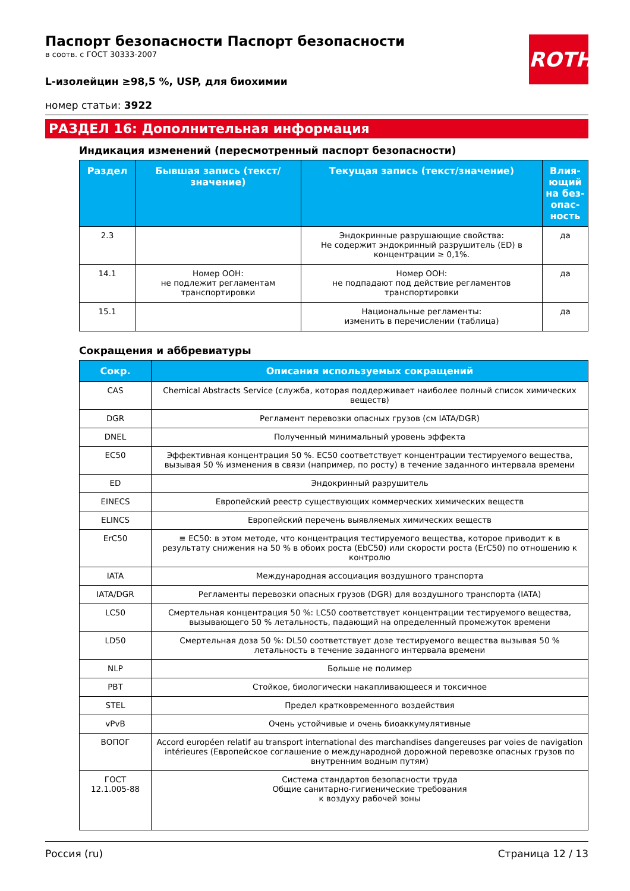ROTH
Паспорт безопасности Паспорт безопасности
в соотв. с ГОСТ 30333-2007
L-изолейцин ≥98,5 %, USP, для биохимии
номер статьи: 3922
РАЗДЕЛ 16: Дополнительная информация
Индикация изменений (пересмотренный паспорт безопасности)
| Раздел | Бывшая запись (текст/значение) | Текущая запись (текст/значение) | Влия-ющий на без-опас-ность |
| --- | --- | --- | --- |
| 2.3 | | Эндокринные разрушающие свойства: Не содержит эндокринный разрушитель (ED) в концентрации ≥ 0,1%. | да |
| 14.1 | Номер ООН: не подлежит регламентам транспортировки | Номер ООН: не подпадают под действие регламентов транспортировки | да |
| 15.1 | | Национальные регламенты: изменить в перечислении (таблица) | да |
Сокращения и аббревиатуры
| Сокр. | Описания используемых сокращений |
| --- | --- |
| CAS | Chemical Abstracts Service (служба, которая поддерживает наиболее полный список химических веществ) |
| DGR | Регламент перевозки опасных грузов (см IATA/DGR) |
| DNEL | Полученный минимальный уровень эффекта |
| EC50 | Эффективная концентрация 50 %. EC50 соответствует концентрации тестируемого вещества, вызывая 50 % изменения в связи (например, по росту) в течение заданного интервала времени |
| ED | Эндокринный разрушитель |
| EINECS | Европейский реестр существующих коммерческих химических веществ |
| ELINCS | Европейский перечень выявляемых химических веществ |
| ErC50 | ≡ EC50: в этом методе, что концентрация тестируемого вещества, которое приводит к в результату снижения на 50 % в обоих роста (EbC50) или скорости роста (ErC50) по отношению к контролю |
| IATA | Международная ассоциация воздушного транспорта |
| IATA/DGR | Регламенты перевозки опасных грузов (DGR) для воздушного транспорта (IATA) |
| LC50 | Смертельная концентрация 50 %: LC50 соответствует концентрации тестируемого вещества, вызывающего 50 % летальность, падающий на определенный промежуток времени |
| LD50 | Смертельная доза 50 %: DL50 соответствует дозе тестируемого вещества вызывая 50 % летальность в течение заданного интервала времени |
| NLP | Больше не полимер |
| PBT | Стойкое, биологически накапливающееся и токсичное |
| STEL | Предел кратковременного воздействия |
| vPvB | Очень устойчивые и очень биоаккумулятивные |
| ВОПОГ | Accord européen relatif au transport international des marchandises dangereuses par voies de navigation intérieures (Европейское соглашение о международной дорожной перевозке опасных грузов по внутренним водным путям) |
| ГОСТ 12.1.005-88 | Система стандартов безопасности труда Общие санитарно-гигиенические требования к воздуху рабочей зоны |
Россия (ru) Страница 12 / 13